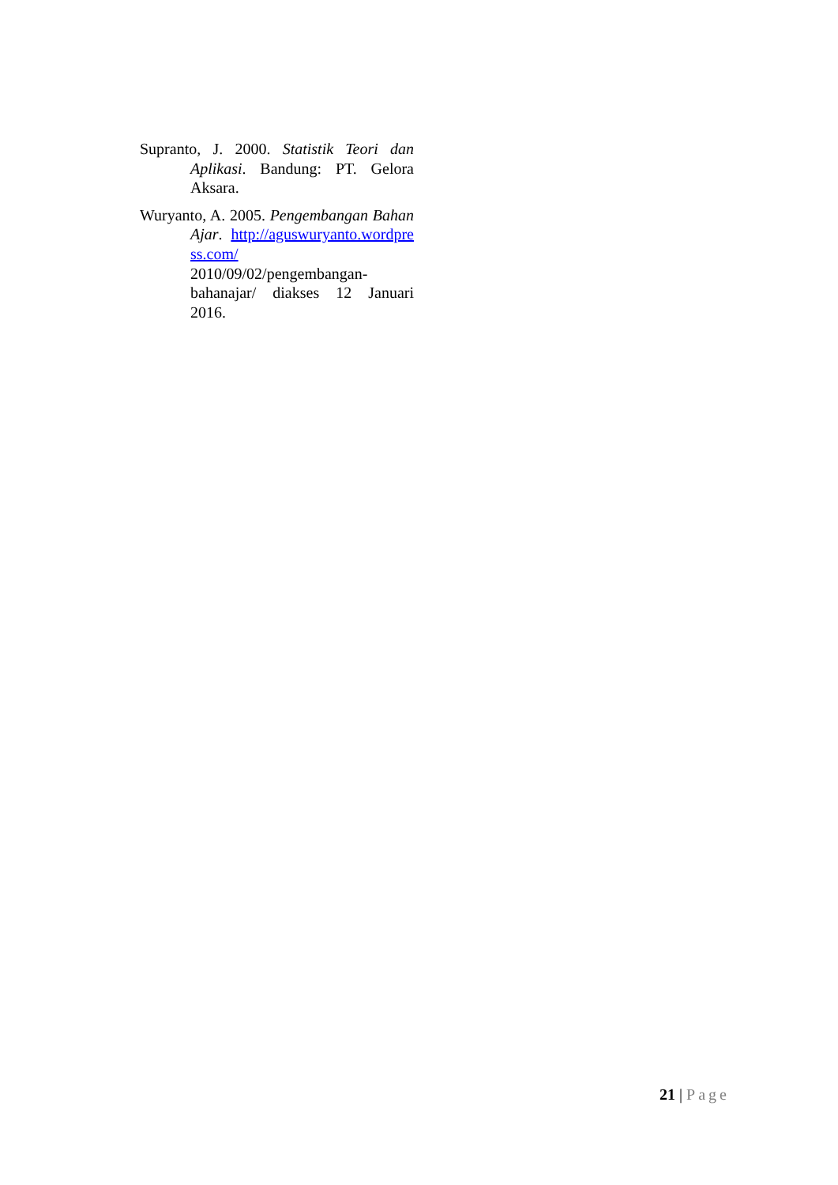Supranto, J. 2000. Statistik Teori dan Aplikasi. Bandung: PT. Gelora Aksara.
Wuryanto, A. 2005. Pengembangan Bahan Ajar. http://aguswuryanto.wordpress.com/ 2010/09/02/pengembangan-bahanajar/ diakses 12 Januari 2016.
21 | Page